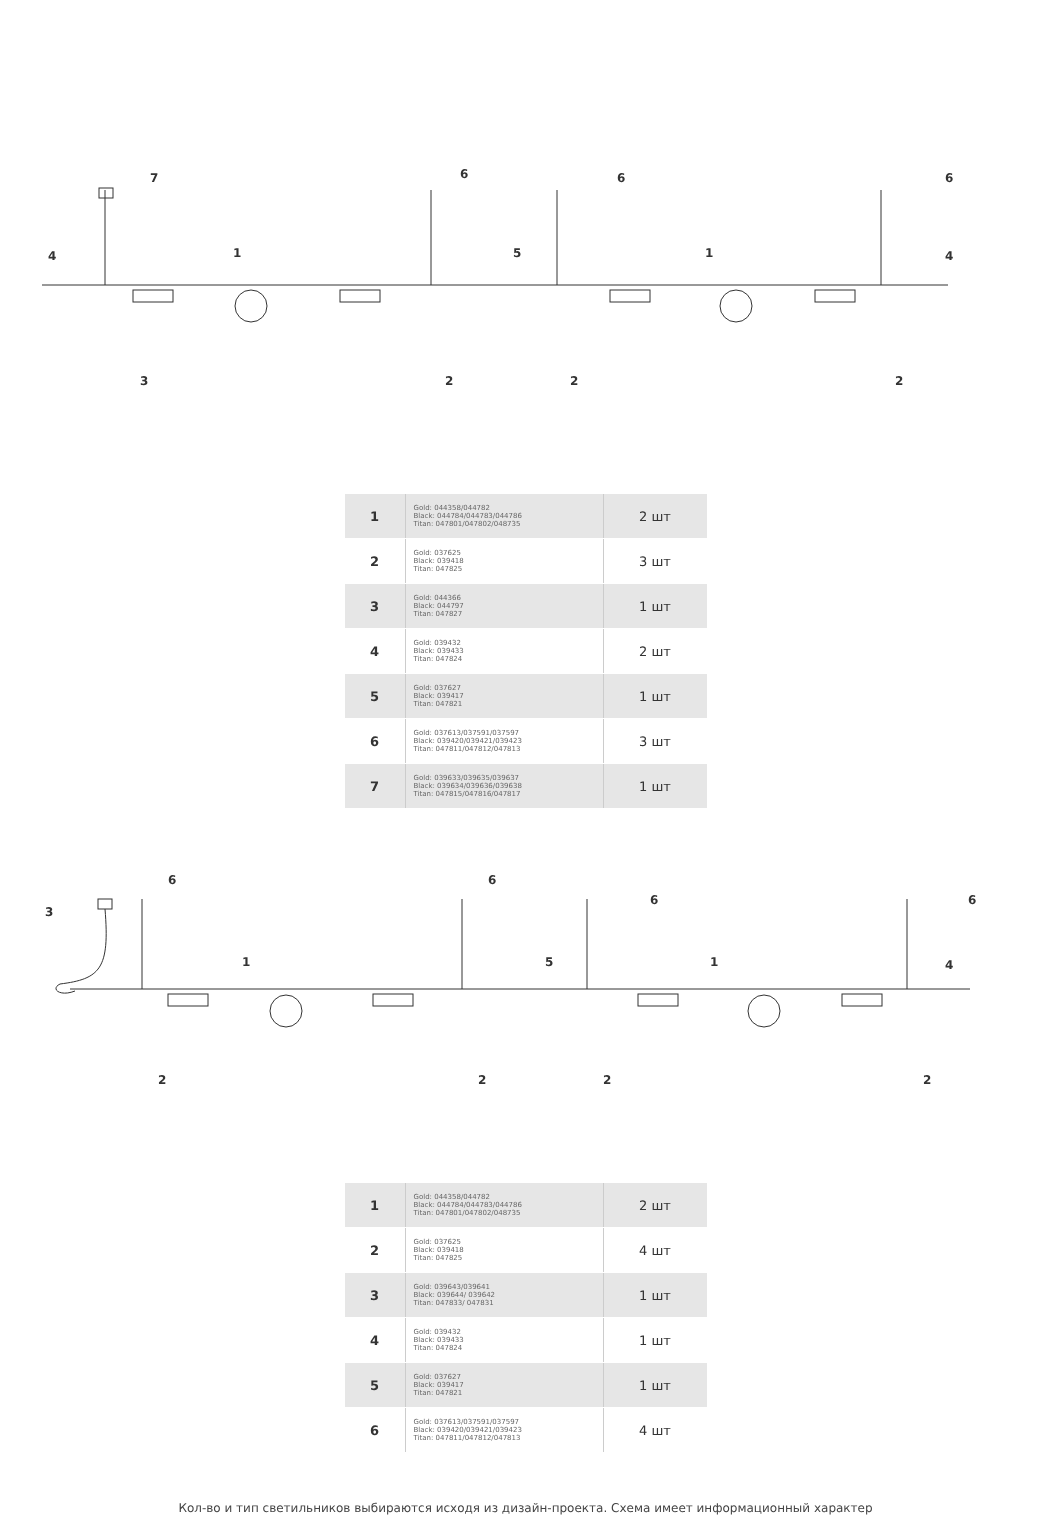7
6
6
6
4
1
5
1
4
3
2
2
2
| 1 | Gold: 044358/044782 Black: 044784/044783/044786 Titan: 047801/047802/048735 | 2 шт |
| 2 | Gold: 037625 Black: 039418 Titan: 047825 | 3 шт |
| 3 | Gold: 044366 Black: 044797 Titan: 047827 | 1 шт |
| 4 | Gold: 039432 Black: 039433 Titan: 047824 | 2 шт |
| 5 | Gold: 037627 Black: 039417 Titan: 047821 | 1 шт |
| 6 | Gold: 037613/037591/037597 Black: 039420/039421/039423 Titan: 047811/047812/047813 | 3 шт |
| 7 | Gold: 039633/039635/039637 Black: 039634/039636/039638 Titan: 047815/047816/047817 | 1 шт |
6
6
6
6
3
1
5
1
4
2
2
2
2
| 1 | Gold: 044358/044782 Black: 044784/044783/044786 Titan: 047801/047802/048735 | 2 шт |
| 2 | Gold: 037625 Black: 039418 Titan: 047825 | 4 шт |
| 3 | Gold: 039643/039641 Black: 039644/ 039642 Titan: 047833/ 047831 | 1 шт |
| 4 | Gold: 039432 Black: 039433 Titan: 047824 | 1 шт |
| 5 | Gold: 037627 Black: 039417 Titan: 047821 | 1 шт |
| 6 | Gold: 037613/037591/037597 Black: 039420/039421/039423 Titan: 047811/047812/047813 | 4 шт |
Кол-во и тип светильников выбираются исходя из дизайн-проекта. Схема имеет информационный характер